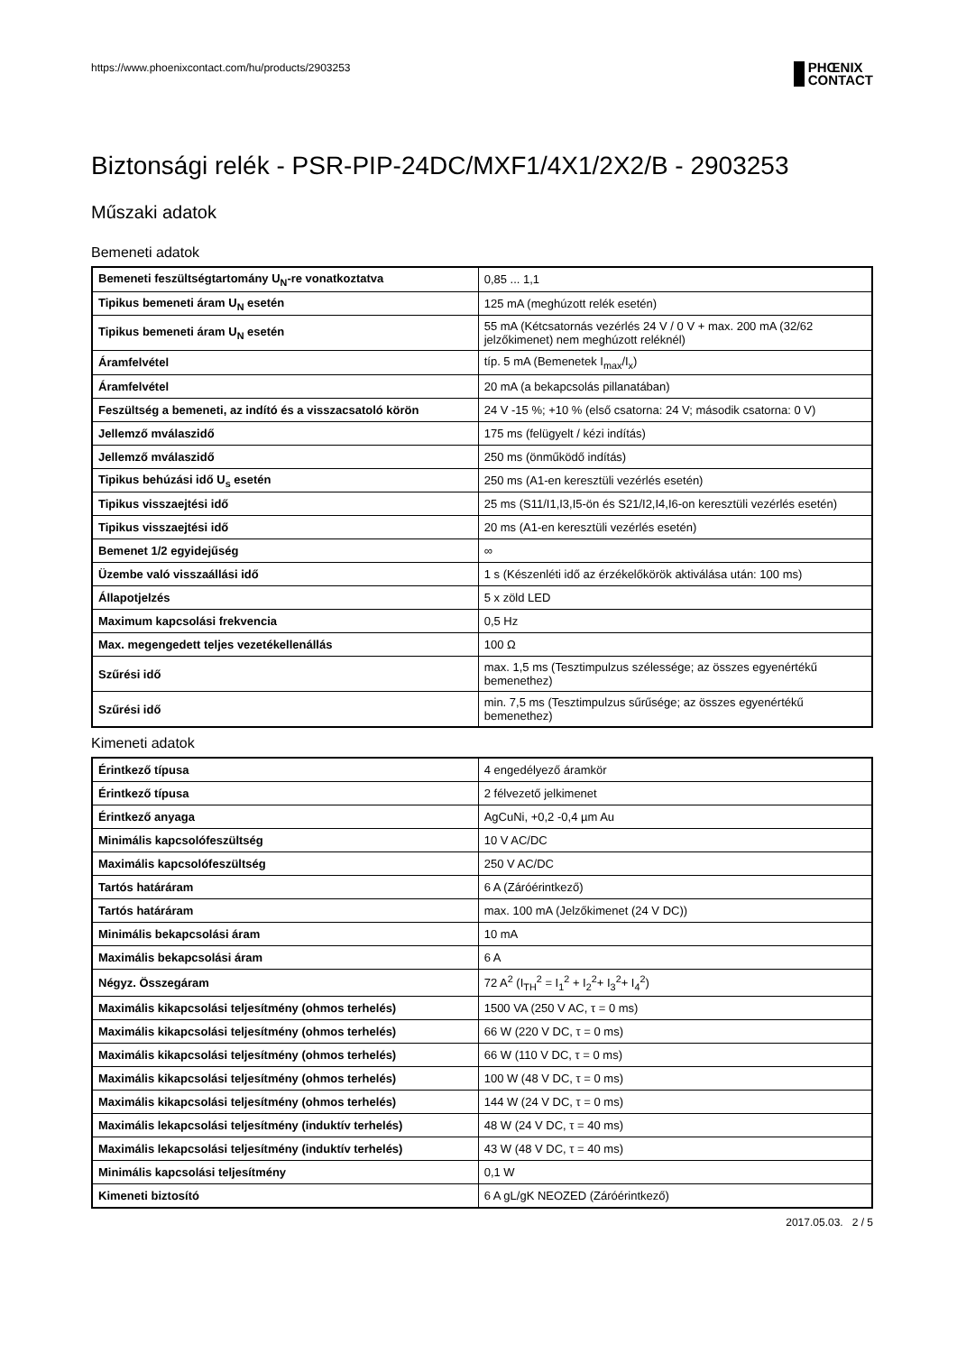https://www.phoenixcontact.com/hu/products/2903253
PHŒNIX
CONTACT
Biztonsági relék - PSR-PIP-24DC/MXF1/4X1/2X2/B - 2903253
Műszaki adatok
Bemeneti adatok
| Bemeneti feszültségtartomány U<sub>N</sub>-re vonatkoztatva | 0,85 ... 1,1 |
| Tipikus bemeneti áram U<sub>N</sub> esetén | 125 mA (meghúzott relék esetén) |
| Tipikus bemeneti áram U<sub>N</sub> esetén | 55 mA (Kétcsatornás vezérlés 24 V / 0 V + max. 200 mA (32/62 jelzőkimenet) nem meghúzott reléknél) |
| Áramfelvétel | típ. 5 mA (Bemenetek I<sub>max</sub>/I<sub>x</sub>) |
| Áramfelvétel | 20 mA (a bekapcsolás pillanatában) |
| Feszültség a bemeneti, az indító és a visszacsatoló körön | 24 V -15 %; +10 % (első csatorna: 24 V; második csatorna: 0 V) |
| Jellemző mválaszidő | 175 ms (felügyelt / kézi indítás) |
| Jellemző mválaszidő | 250 ms (önműködő indítás) |
| Tipikus behúzási idő U<sub>s</sub> esetén | 250 ms (A1-en keresztüli vezérlés esetén) |
| Tipikus visszaejtési idő | 25 ms (S11/I1,I3,I5-ön és S21/I2,I4,I6-on keresztüli vezérlés esetén) |
| Tipikus visszaejtési idő | 20 ms (A1-en keresztüli vezérlés esetén) |
| Bemenet 1/2 egyidejűség | ∞ |
| Üzembe való visszaállási idő | 1 s (Készenléti idő az érzékelőkörök aktiválása után: 100 ms) |
| Állapotjelzés | 5 x zöld LED |
| Maximum kapcsolási frekvencia | 0,5 Hz |
| Max. megengedett teljes vezetékellenállás | 100 Ω |
| Szűrési idő | max. 1,5 ms (Tesztimpulzus szélessége; az összes egyenértékű bemenethez) |
| Szűrési idő | min. 7,5 ms (Tesztimpulzus sűrűsége; az összes egyenértékű bemenethez) |
Kimeneti adatok
| Érintkező típusa | 4 engedélyező áramkör |
| Érintkező típusa | 2 félvezető jelkimenet |
| Érintkező anyaga | AgCuNi, +0,2 -0,4 µm Au |
| Minimális kapcsolófeszültség | 10 V AC/DC |
| Maximális kapcsolófeszültség | 250 V AC/DC |
| Tartós határáram | 6 A (Záróérintkező) |
| Tartós határáram | max. 100 mA (Jelzőkimenet (24 V DC)) |
| Minimális bekapcsolási áram | 10 mA |
| Maximális bekapcsolási áram | 6 A |
| Négyz. Összegáram | 72 A<sup>2</sup> (I<sub>TH</sub><sup>2</sup> = I<sub>1</sub><sup>2</sup> + I<sub>2</sub><sup>2</sup>+ I<sub>3</sub><sup>2</sup>+ I<sub>4</sub><sup>2</sup>) |
| Maximális kikapcsolási teljesítmény (ohmos terhelés) | 1500 VA (250 V AC, τ = 0 ms) |
| Maximális kikapcsolási teljesítmény (ohmos terhelés) | 66 W (220 V DC, τ = 0 ms) |
| Maximális kikapcsolási teljesítmény (ohmos terhelés) | 66 W (110 V DC, τ = 0 ms) |
| Maximális kikapcsolási teljesítmény (ohmos terhelés) | 100 W (48 V DC, τ = 0 ms) |
| Maximális kikapcsolási teljesítmény (ohmos terhelés) | 144 W (24 V DC, τ = 0 ms) |
| Maximális lekapcsolási teljesítmény (induktív terhelés) | 48 W (24 V DC, τ = 40 ms) |
| Maximális lekapcsolási teljesítmény (induktív terhelés) | 43 W (48 V DC, τ = 40 ms) |
| Minimális kapcsolási teljesítmény | 0,1 W |
| Kimeneti biztosító | 6 A gL/gK NEOZED (Záróérintkező) |
2017.05.03. 2 / 5